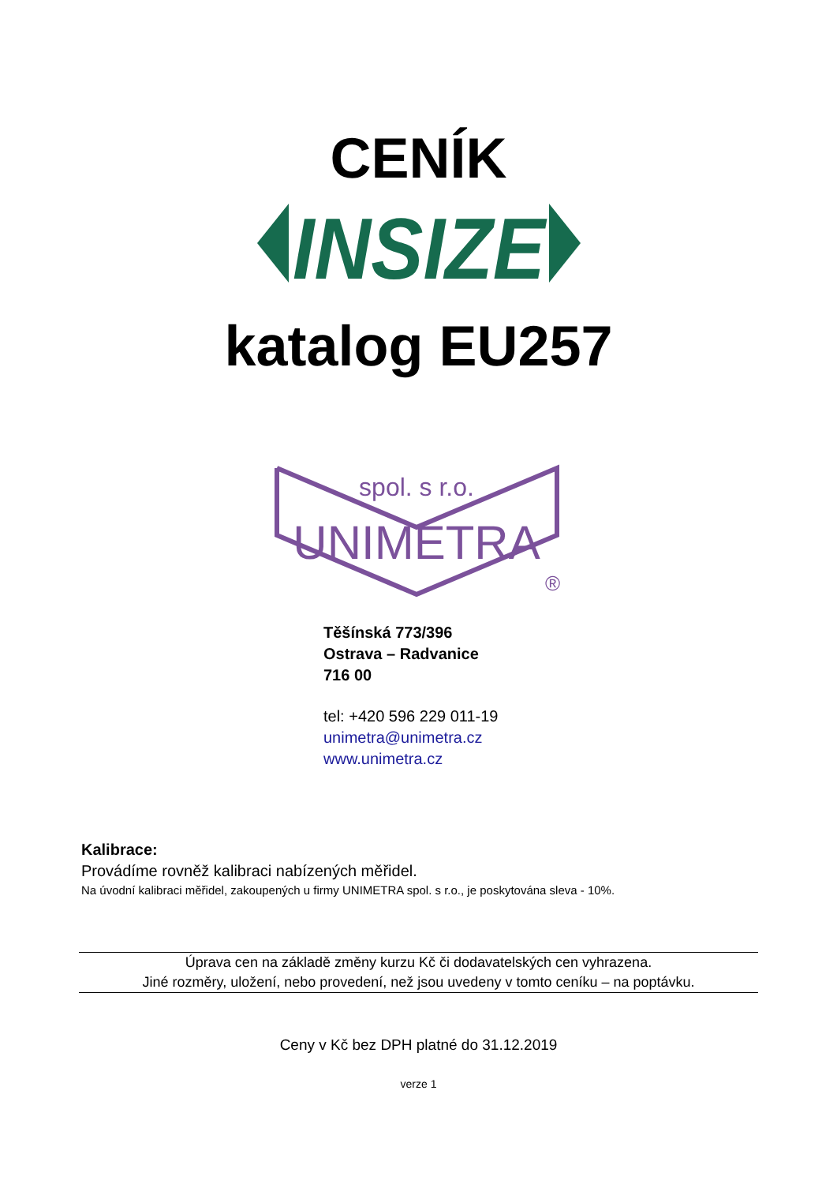CENÍK
INSIZE
katalog EU257
spol. s r.o.
UNIMETRA
®
Těšínská 773/396
Ostrava – Radvanice
716 00
tel: +420 596 229 011-19
unimetra@unimetra.cz
www.unimetra.cz
Kalibrace:
Provádíme rovněž kalibraci nabízených měřidel.
Na úvodní kalibraci měřidel, zakoupených u firmy UNIMETRA spol. s r.o., je poskytována sleva - 10%.
Úprava cen na základě změny kurzu Kč či dodavatelských cen vyhrazena.
Jiné rozměry, uložení, nebo provedení, než jsou uvedeny v tomto ceníku – na poptávku.
Ceny v Kč bez DPH platné do 31.12.2019
verze 1